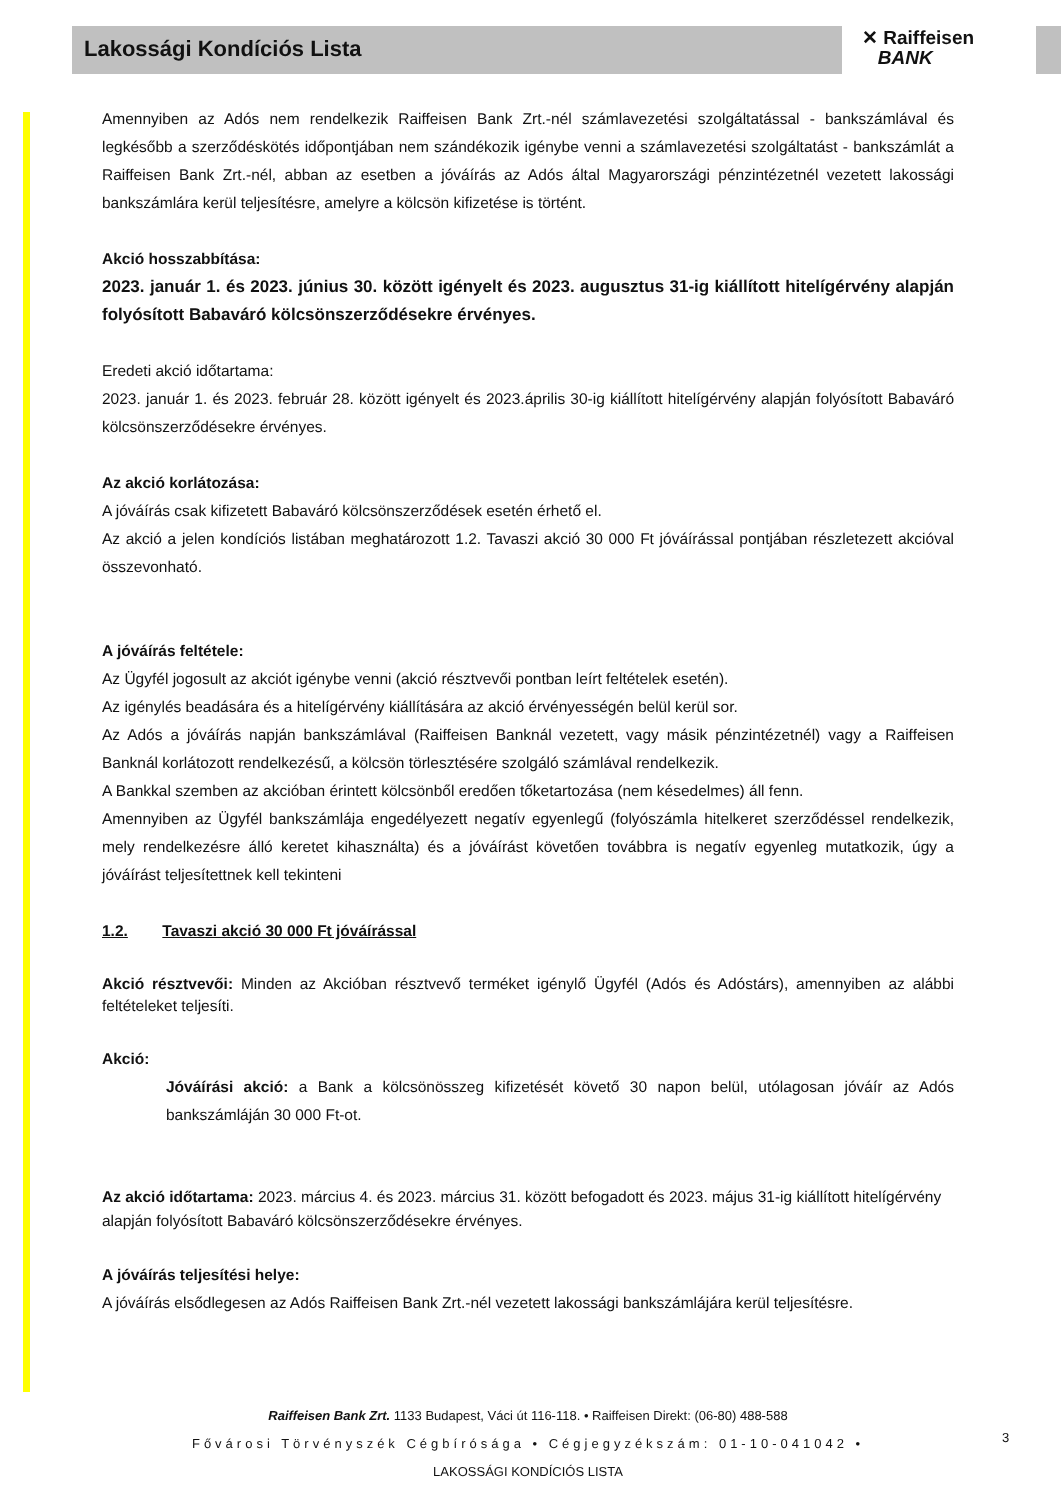Lakossági Kondíciós Lista
✕ Raiffeisen
BANK
Amennyiben az Adós nem rendelkezik Raiffeisen Bank Zrt.-nél számlavezetési szolgáltatással - bankszámlával és legkésőbb a szerződéskötés időpontjában nem szándékozik igénybe venni a számlavezetési szolgáltatást - bankszámlát a Raiffeisen Bank Zrt.-nél, abban az esetben a jóváírás az Adós által Magyarországi pénzintézetnél vezetett lakossági bankszámlára kerül teljesítésre, amelyre a kölcsön kifizetése is történt.
Akció hosszabbítása:
2023. január 1. és 2023. június 30. között igényelt és 2023. augusztus 31-ig kiállított hitelígérvény alapján folyósított Babaváró kölcsönszerződésekre érvényes.
Eredeti akció időtartama:
2023. január 1. és 2023. február 28. között igényelt és 2023.április 30-ig kiállított hitelígérvény alapján folyósított Babaváró kölcsönszerződésekre érvényes.
Az akció korlátozása:
A jóváírás csak kifizetett Babaváró kölcsönszerződések esetén érhető el.
Az akció a jelen kondíciós listában meghatározott 1.2. Tavaszi akció 30 000 Ft jóváírással pontjában részletezett akcióval összevonható.
A jóváírás feltétele:
Az Ügyfél jogosult az akciót igénybe venni (akció résztvevői pontban leírt feltételek esetén).
Az igénylés beadására és a hitelígérvény kiállítására az akció érvényességén belül kerül sor.
Az Adós a jóváírás napján bankszámlával (Raiffeisen Banknál vezetett, vagy másik pénzintézetnél) vagy a Raiffeisen Banknál korlátozott rendelkezésű, a kölcsön törlesztésére szolgáló számlával rendelkezik.
A Bankkal szemben az akcióban érintett kölcsönből eredően tőketartozása (nem késedelmes) áll fenn.
Amennyiben az Ügyfél bankszámlája engedélyezett negatív egyenlegű (folyószámla hitelkeret szerződéssel rendelkezik, mely rendelkezésre álló keretet kihasználta) és a jóváírást követően továbbra is negatív egyenleg mutatkozik, úgy a jóváírást teljesítettnek kell tekinteni
1.2. Tavaszi akció 30 000 Ft jóváírással
Akció résztvevői: Minden az Akcióban résztvevő terméket igénylő Ügyfél (Adós és Adóstárs), amennyiben az alábbi feltételeket teljesíti.
Akció:
Jóváírási akció: a Bank a kölcsönösszeg kifizetését követő 30 napon belül, utólagosan jóváír az Adós bankszámláján 30 000 Ft-ot.
Az akció időtartama: 2023. március 4. és 2023. március 31. között befogadott és 2023. május 31-ig kiállított hitelígérvény alapján folyósított Babaváró kölcsönszerződésekre érvényes.
A jóváírás teljesítési helye:
A jóváírás elsődlegesen az Adós Raiffeisen Bank Zrt.-nél vezetett lakossági bankszámlájára kerül teljesítésre.
Raiffeisen Bank Zrt. 1133 Budapest, Váci út 116-118. • Raiffeisen Direkt: (06-80) 488-588
Fővárosi Törvényszék Cégbírósága • Cégjegyzékszám: 01-10-041042 •
LAKOSSÁGI KONDÍCIÓS LISTA
3